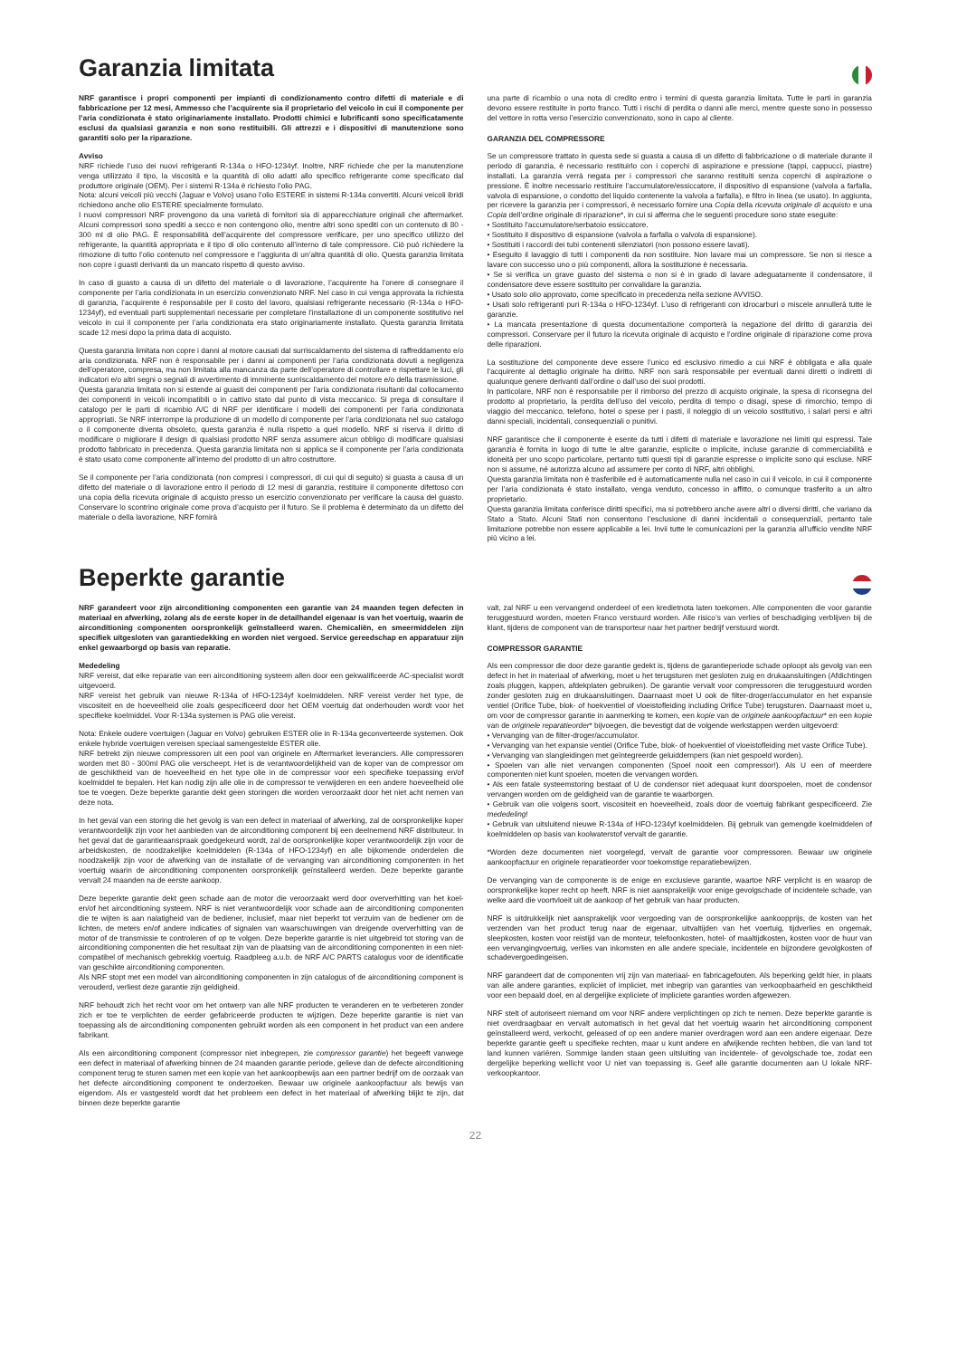Garanzia limitata
NRF garantisce i propri componenti per impianti di condizionamento contro difetti di materiale e di fabbricazione per 12 mesi, Ammesso che l’acquirente sia il proprietario del veicolo in cui il componente per l’aria condizionata è stato originariamente installato. Prodotti chimici e lubrificanti sono specificatamente esclusi da qualsiasi garanzia e non sono restituibili. Gli attrezzi e i dispositivi di manutenzione sono garantiti solo per la riparazione.
Avviso
NRF richiede l’uso dei nuovi refrigeranti R-134a o HFO-1234yf. Inoltre, NRF richiede che per la manutenzione venga utilizzato il tipo, la viscosità e la quantità di olio adatti allo specifico refrigerante come specificato dal produttore originale (OEM). Per i sistemi R-134a è richiesto l’olio PAG.
Nota: alcuni veicoli più vecchi (Jaguar e Volvo) usano l’olio ESTERE in sistemi R-134a convertiti. Alcuni veicoli ibridi richiedono anche olio ESTERE specialmente formulato.
I nuovi compressori NRF provengono da una varietà di fornitori sia di apparecchiature originali che aftermarket. Alcuni compressori sono spediti a secco e non contengono olio, mentre altri sono spediti con un contenuto di 80 - 300 ml di olio PAG. È responsabilità dell’acquirente del compressore verificare, per uno specifico utilizzo del refrigerante, la quantità appropriata e il tipo di olio contenuto all’interno di tale compressore. Ciò può richiedere la rimozione di tutto l’olio contenuto nel compressore e l’aggiunta di un’altra quantità di olio. Questa garanzia limitata non copre i guasti derivanti da un mancato rispetto di questo avviso.
In caso di guasto a causa di un difetto del materiale o di lavorazione, l’acquirente ha l’onere di consegnare il componente per l’aria condizionata in un esercizio convenzionato NRF. Nel caso in cui venga approvata la richiesta di garanzia, l’acquirente è responsabile per il costo del lavoro, qualsiasi refrigerante necessario (R-134a o HFO-1234yf), ed eventuali parti supplementari necessarie per completare l’installazione di un componente sostitutivo nel veicolo in cui il componente per l’aria condizionata era stato originariamente installato. Questa garanzia limitata scade 12 mesi dopo la prima data di acquisto.
Questa garanzia limitata non copre i danni al motore causati dal surriscaldamento del sistema di raffreddamento e/o aria condizionata. NRF non è responsabile per i danni ai componenti per l’aria condizionata dovuti a negligenza dell’operatore, compresa, ma non limitata alla mancanza da parte dell’operatore di controllare e rispettare le luci, gli indicatori e/o altri segni o segnali di avvertimento di imminente surriscaldamento del motore e/o della trasmissione.
Questa garanzia limitata non si estende ai guasti dei componenti per l’aria condizionata risultanti dal collocamento dei componenti in veicoli incompatibili o in cattivo stato dal punto di vista meccanico. Si prega di consultare il catalogo per le parti di ricambio A/C di NRF per identificare i modelli dei componenti per l’aria condizionata appropriati. Se NRF interrompe la produzione di un modello di componente per l’aria condizionata nel suo catalogo o il componente diventa obsoleto, questa garanzia è nulla rispetto a quel modello. NRF si riserva il diritto di modificare o migliorare il design di qualsiasi prodotto NRF senza assumere alcun obbligo di modificare qualsiasi prodotto fabbricato in precedenza. Questa garanzia limitata non si applica se il componente per l’aria condizionata è stato usato come componente all’interno del prodotto di un altro costruttore.
Se il componente per l’aria condizionata (non compresi i compressori, di cui qui di seguito) si guasta a causa di un difetto del materiale o di lavorazione entro il periodo di 12 mesi di garanzia, restituire il componente difettoso con una copia della ricevuta originale di acquisto presso un esercizio convenzionato per verificare la causa del guasto. Conservare lo scontrino originale come prova d’acquisto per il futuro. Se il problema è determinato da un difetto del materiale o della lavorazione, NRF fornirà
una parte di ricambio o una nota di credito entro i termini di questa garanzia limitata. Tutte le parti in garanzia devono essere restituite in porto franco. Tutti i rischi di perdita o danni alle merci, mentre queste sono in possesso del vettore in rotta verso l’esercizio convenzionato, sono in capo al cliente.
GARANZIA DEL COMPRESSORE
Se un compressore trattato in questa sede si guasta a causa di un difetto di fabbricazione o di materiale durante il periodo di garanzia, è necessario restituirlo con i coperchi di aspirazione e pressione (tappi, cappucci, piastre) installati. La garanzia verrà negata per i compressori che saranno restituiti senza coperchi di aspirazione o pressione. È inoltre necessario restituire l’accumulatore/essiccatore, il dispositivo di espansione (valvola a farfalla, valvola di espansione, o condotto del liquido contenente la valvola a farfalla), e filtro in linea (se usato). In aggiunta, per ricevere la garanzia per i compressori, è necessario fornire una Copia della ricevuta originale di acquisto e una Copia dell’ordine originale di riparazione*, in cui si afferma che le seguenti procedure sono state eseguite:
• Sostituito l’accumulatore/serbatoio essiccatore.
• Sostituito il dispositivo di espansione (valvola a farfalla o valvola di espansione).
• Sostituiti i raccordi dei tubi contenenti silenziatori (non possono essere lavati).
• Eseguito il lavaggio di tutti i componenti da non sostituire. Non lavare mai un compressore. Se non si riesce a lavare con successo uno o più componenti, allora la sostituzione è necessaria.
• Se si verifica un grave guasto del sistema o non si è in grado di lavare adeguatamente il condensatore, il condensatore deve essere sostituito per convalidare la garanzia.
• Usato solo olio approvato, come specificato in precedenza nella sezione AVVISO.
• Usati solo refrigeranti puri R-134a o HFO-1234yf. L’uso di refrigeranti con idrocarburi o miscele annullerà tutte le garanzie.
• La mancata presentazione di questa documentazione comporterà la negazione del diritto di garanzia dei compressori. Conservare per il futuro la ricevuta originale di acquisto e l’ordine originale di riparazione come prova delle riparazioni.
La sostituzione del componente deve essere l’unico ed esclusivo rimedio a cui NRF è obbligata e alla quale l’acquirente al dettaglio originale ha diritto. NRF non sarà responsabile per eventuali danni diretti o indiretti di qualunque genere derivanti dall’ordine o dall’uso dei suoi prodotti.
In particolare, NRF non è responsabile per il rimborso del prezzo di acquisto originale, la spesa di riconsegna del prodotto al proprietario, la perdita dell’uso del veicolo, perdita di tempo o disagi, spese di rimorchio, tempo di viaggio del meccanico, telefono, hotel o spese per i pasti, il noleggio di un veicolo sostitutivo, i salari persi e altri danni speciali, incidentali, consequenziali o punitivi.
NRF garantisce che il componente è esente da tutti i difetti di materiale e lavorazione nei limiti qui espressi. Tale garanzia è fornita in luogo di tutte le altre garanzie, esplicite o implicite, incluse garanzie di commerciabilità e idoneità per uno scopo particolare, pertanto tutti questi tipi di garanzie espresse o implicite sono qui escluse. NRF non si assume, né autorizza alcuno ad assumere per conto di NRF, altri obblighi.
Questa garanzia limitata non è trasferibile ed è automaticamente nulla nel caso in cui il veicolo, in cui il componente per l’aria condizionata è stato installato, venga venduto, concesso in affitto, o comunque trasferito a un altro proprietario.
Questa garanzia limitata conferisce diritti specifici, ma si potrebbero anche avere altri o diversi diritti, che variano da Stato a Stato. Alcuni Stati non consentono l’esclusione di danni incidentali o consequenziali, pertanto tale limitazione potrebbe non essere applicabile a lei. Invii tutte le comunicazioni per la garanzia all’ufficio vendite NRF più vicino a lei.
Beperkte garantie
NRF garandeert voor zijn airconditioning componenten een garantie van 24 maanden tegen defecten in materiaal en afwerking, zolang als de eerste koper in de detailhandel eigenaar is van het voertuig, waarin de airconditioning componenten oorspronkelijk geïnstalleerd waren. Chemicaliën, en smeermiddelen zijn specifiek uitgesloten van garantiedekking en worden niet vergoed. Service gereedschap en apparatuur zijn enkel gewaarborgd op basis van reparatie.
Mededeling
NRF vereist, dat elke reparatie van een airconditioning systeem allen door een gekwalificeerde AC-specialist wordt uitgevoerd.
NRF vereist het gebruik van nieuwe R-134a of HFO-1234yf koelmiddelen. NRF vereist verder het type, de viscositeit en de hoeveelheid olie zoals gespecificeerd door het OEM voertuig dat onderhouden wordt voor het specifieke koelmiddel. Voor R-134a systemen is PAG olie vereist.
Nota: Enkele oudere voertuigen (Jaguar en Volvo) gebruiken ESTER olie in R-134a geconverteerde systemen. Ook enkele hybride voertuigen vereisen speciaal samengestelde ESTER olie.
NRF betrekt zijn nieuwe compressoren uit een pool van originele en Aftermarket leveranciers. Alle compressoren worden met 80 - 300ml PAG olie verscheept. Het is de verantwoordelijkheid van de koper van de compressor om de geschiktheid van de hoeveelheid en het type olie in de compressor voor een specifieke toepassing en/of koelmiddel te bepalen. Het kan nodig zijn alle olie in de compressor te verwijderen en een andere hoeveelheid olie toe te voegen. Deze beperkte garantie dekt geen storingen die worden veroorzaakt door het niet acht nemen van deze nota.
In het geval van een storing die het gevolg is van een defect in materiaal of afwerking, zal de oorspronkelijke koper verantwoordelijk zijn voor het aanbieden van de airconditioning component bij een deelnemend NRF distributeur. In het geval dat de garantieaanspraak goedgekeurd wordt, zal de oorspronkelijke koper verantwoordelijk zijn voor de arbeidskosten, de noodzakelijke koelmiddelen (R-134a of HFO-1234yf) en alle bijkomende onderdelen die noodzakelijk zijn voor de afwerking van de installatie of de vervanging van airconditioning componenten in het voertuig waarin de airconditioning componenten oorspronkelijk geïnstalleerd werden. Deze beperkte garantie vervalt 24 maanden na de eerste aankoop.
Deze beperkte garantie dekt geen schade aan de motor die veroorzaakt werd door oververhitting van het koel- en/of het airconditioning systeem. NRF is niet verantwoordelijk voor schade aan de airconditioning componenten die te wijten is aan nalatigheid van de bediener, inclusief, maar niet beperkt tot verzuim van de bediener om de lichten, de meters en/of andere indicaties of signalen van waarschuwingen van dreigende oververhitting van de motor of de transmissie te controleren of op te volgen. Deze beperkte garantie is niet uitgebreid tot storing van de airconditioning componenten die het resultaat zijn van de plaatsing van de airconditioning componenten in een niet-compatibel of mechanisch gebrekkig voertuig. Raadpleeg a.u.b. de NRF A/C PARTS catalogus voor de identificatie van geschikte airconditioning componenten.
Als NRF stopt met een model van airconditioning componenten in zijn catalogus of de airconditioning component is verouderd, verliest deze garantie zijn geldigheid.
NRF behoudt zich het recht voor om het ontwerp van alle NRF producten te veranderen en te verbeteren zonder zich er toe te verplichten de eerder gefabriceerde producten te wijzigen. Deze beperkte garantie is niet van toepassing als de airconditioning componenten gebruikt worden als een component in het product van een andere fabrikant.
Als een airconditioning component (compressor niet inbegrepen, zie compressor garantie) het begeeft vanwege een defect in materiaal of afwerking binnen de 24 maanden garantie periode, gelieve dan de defecte airconditioning component terug te sturen samen met een kopie van het aankoopbewijs aan een partner bedrijf om de oorzaak van het defecte airconditioning component te onderzoeken. Bewaar uw originele aankoopfactuur als bewijs van eigendom. Als er vastgesteld wordt dat het probleem een defect in het materiaal of afwerking blijkt te zijn, dat binnen deze beperkte garantie
valt, zal NRF u een vervangend onderdeel of een kredietnota laten toekomen. Alle componenten die voor garantie teruggestuurd worden, moeten Franco verstuurd worden. Alle risico’s van verlies of beschadiging verblijven bij de klant, tijdens de component van de transporteur naar het partner bedrijf verstuurd wordt.
COMPRESSOR GARANTIE
Als een compressor die door deze garantie gedekt is, tijdens de garantieperiode schade oploopt als gevolg van een defect in het in materiaal of afwerking, moet u het terugsturen met gesloten zuig en drukaansluitingen (Afdichtingen zoals pluggen, kappen, afdekplaten gebruiken). De garantie vervalt voor compressoren die teruggestuurd worden zonder gesloten zuig en drukaansluitingen. Daarnaast moet U ook de filter-droger/accumulator en het expansie ventiel (Orifice Tube, blok- of hoekventiel of vloeistofleiding including Orifice Tube) terugsturen. Daarnaast moet u, om voor de compressor garantie in aanmerking te komen, een kopie van de originele aankoopfactuur* en een kopie van de originele reparatieorder* bijvoegen, die bevestigt dat de volgende werkstappen werden uitgevoerd:
• Vervanging van de filter-droger/accumulator.
• Vervanging van het expansie ventiel (Orifice Tube, blok- of hoekventiel of vloeistofleiding met vaste Orifice Tube).
• Vervanging van slangleidingen met geïntegreerde geluiddempers (kan niet gespoeld worden).
• Spoelen van alle niet vervangen componenten (Spoel nooit een compressor!). Als U een of meerdere componenten niet kunt spoelen, moeten die vervangen worden.
• Als een fatale systeemstoring bestaat of U de condensor niet adequaat kunt doorspoelen, moet de condensor vervangen worden om de geldigheid van de garantie te waarborgen.
• Gebruik van olie volgens soort, viscositeit en hoeveelheid, zoals door de voertuig fabrikant gespecificeerd. Zie mededeling!
• Gebruik van uitsluitend nieuwe R-134a of HFO-1234yf koelmiddelen. Bij gebruik van gemengde koelmiddelen of koelmiddelen op basis van koolwaterstof vervalt de garantie.
*Worden deze documenten niet voorgelegd, vervalt de garantie voor compressoren. Bewaar uw originele aankoopfactuur en originele reparatieorder voor toekomstige reparatiebewijzen.
De vervanging van de componente is de enige en exclusieve garantie, waartoe NRF verplicht is en waarop de oorspronkelijke koper recht op heeft. NRF is niet aansprakelijk voor enige gevolgschade of incidentele schade, van welke aard die voortvloeit uit de aankoop of het gebruik van haar producten.
NRF is uitdrukkelijk niet aansprakelijk voor vergoeding van de oorspronkelijke aankoopprijs, de kosten van het verzenden van het product terug naar de eigenaar, uitvaltijden van het voertuig, tijdverlies en ongemak, sleepkosten, kosten voor reistijd van de monteur, telefoonkosten, hotel- of maaltijdkosten, kosten voor de huur van een vervangingvoertuig, verlies van inkomsten en alle andere speciale, incidentele en bijzondere gevolgkosten of schadevergoedingeisen.
NRF garandeert dat de componenten vrij zijn van materiaal- en fabricagefouten. Als beperking geldt hier, in plaats van alle andere garanties, expliciet of impliciet, met inbegrip van garanties van verkoopbaarheid en geschiktheid voor een bepaald doel, en al dergelijke expliciete of impliciete garanties worden afgewezen.
NRF stelt of autoriseert niemand om voor NRF andere verplichtingen op zich te nemen. Deze beperkte garantie is niet overdraagbaar en vervalt automatisch in het geval dat het voertuig waarin het airconditioning component geïnstalleerd werd, verkocht, geleased of op een andere manier overdragen word aan een andere eigenaar. Deze beperkte garantie geeft u specifieke rechten, maar u kunt andere en afwijkende rechten hebben, die van land tot land kunnen variëren. Sommige landen staan geen uitsluiting van incidentele- of gevolgschade toe, zodat een dergelijke beperking wellicht voor U niet van toepassing is. Geef alle garantie documenten aan U lokale NRF-verkoopkantoor.
22